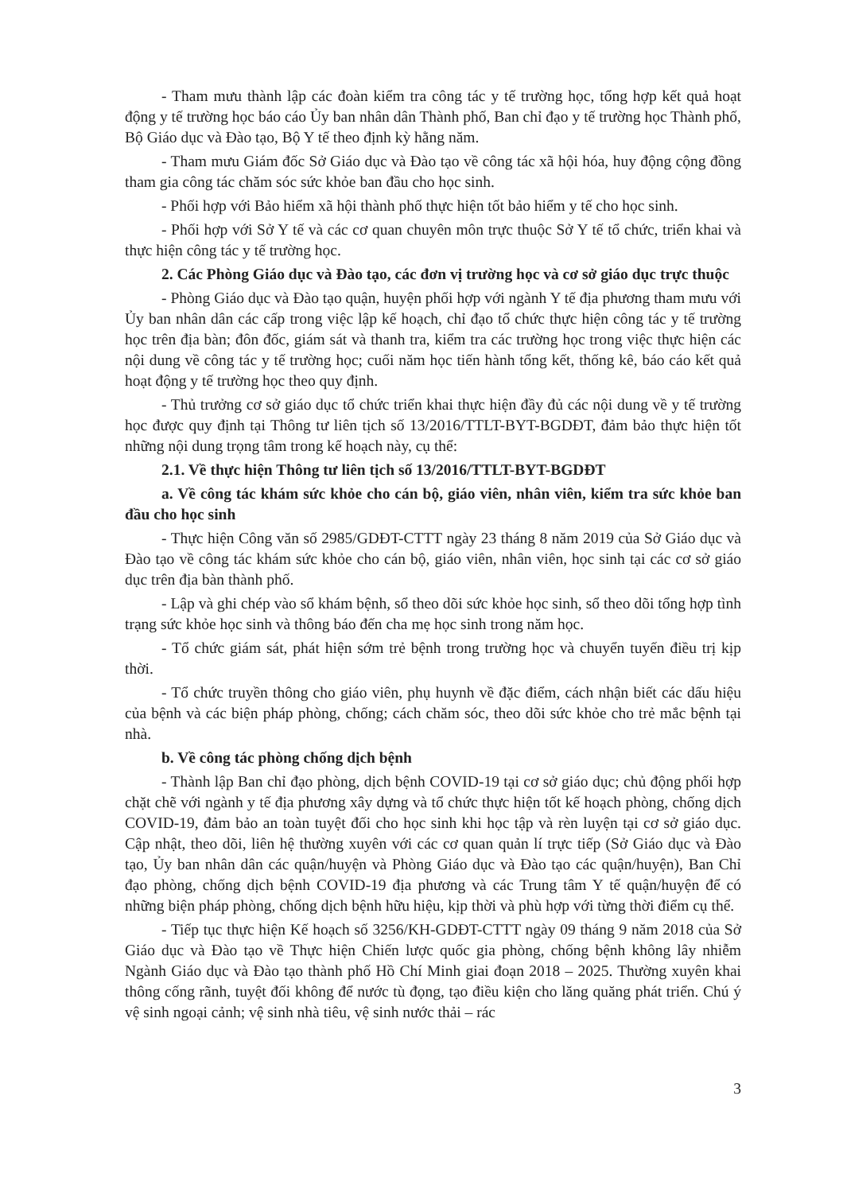- Tham mưu thành lập các đoàn kiểm tra công tác y tế trường học, tổng hợp kết quả hoạt động y tế trường học báo cáo Ủy ban nhân dân Thành phố, Ban chỉ đạo y tế trường học Thành phố, Bộ Giáo dục và Đào tạo, Bộ Y tế theo định kỳ hằng năm.
- Tham mưu Giám đốc Sở Giáo dục và Đào tạo về công tác xã hội hóa, huy động cộng đồng tham gia công tác chăm sóc sức khỏe ban đầu cho học sinh.
- Phối hợp với Bảo hiểm xã hội thành phố thực hiện tốt bảo hiểm y tế cho học sinh.
- Phối hợp với Sở Y tế và các cơ quan chuyên môn trực thuộc Sở Y tế tổ chức, triển khai và thực hiện công tác y tế trường học.
2. Các Phòng Giáo dục và Đào tạo, các đơn vị trường học và cơ sở giáo dục trực thuộc
- Phòng Giáo dục và Đào tạo quận, huyện phối hợp với ngành Y tế địa phương tham mưu với Ủy ban nhân dân các cấp trong việc lập kế hoạch, chỉ đạo tổ chức thực hiện công tác y tế trường học trên địa bàn; đôn đốc, giám sát và thanh tra, kiểm tra các trường học trong việc thực hiện các nội dung về công tác y tế trường học; cuối năm học tiến hành tổng kết, thống kê, báo cáo kết quả hoạt động y tế trường học theo quy định.
- Thủ trưởng cơ sở giáo dục tổ chức triển khai thực hiện đầy đủ các nội dung về y tế trường học được quy định tại Thông tư liên tịch số 13/2016/TTLT-BYT-BGDĐT, đảm bảo thực hiện tốt những nội dung trọng tâm trong kế hoạch này, cụ thể:
2.1. Về thực hiện Thông tư liên tịch số 13/2016/TTLT-BYT-BGDĐT
a. Về công tác khám sức khỏe cho cán bộ, giáo viên, nhân viên, kiểm tra sức khỏe ban đầu cho học sinh
- Thực hiện Công văn số 2985/GDĐT-CTTT ngày 23 tháng 8 năm 2019 của Sở Giáo dục và Đào tạo về công tác khám sức khỏe cho cán bộ, giáo viên, nhân viên, học sinh tại các cơ sở giáo dục trên địa bàn thành phố.
- Lập và ghi chép vào sổ khám bệnh, sổ theo dõi sức khỏe học sinh, sổ theo dõi tổng hợp tình trạng sức khỏe học sinh và thông báo đến cha mẹ học sinh trong năm học.
- Tổ chức giám sát, phát hiện sớm trẻ bệnh trong trường học và chuyển tuyến điều trị kịp thời.
- Tổ chức truyền thông cho giáo viên, phụ huynh về đặc điểm, cách nhận biết các dấu hiệu của bệnh và các biện pháp phòng, chống; cách chăm sóc, theo dõi sức khỏe cho trẻ mắc bệnh tại nhà.
b. Về công tác phòng chống dịch bệnh
- Thành lập Ban chỉ đạo phòng, dịch bệnh COVID-19 tại cơ sở giáo dục; chủ động phối hợp chặt chẽ với ngành y tế địa phương xây dựng và tổ chức thực hiện tốt kế hoạch phòng, chống dịch COVID-19, đảm bảo an toàn tuyệt đối cho học sinh khi học tập và rèn luyện tại cơ sở giáo dục. Cập nhật, theo dõi, liên hệ thường xuyên với các cơ quan quản lí trực tiếp (Sở Giáo dục và Đào tạo, Ủy ban nhân dân các quận/huyện và Phòng Giáo dục và Đào tạo các quận/huyện), Ban Chỉ đạo phòng, chống dịch bệnh COVID-19 địa phương và các Trung tâm Y tế quận/huyện để có những biện pháp phòng, chống dịch bệnh hữu hiệu, kịp thời và phù hợp với từng thời điểm cụ thể.
- Tiếp tục thực hiện Kế hoạch số 3256/KH-GDĐT-CTTT ngày 09 tháng 9 năm 2018 của Sở Giáo dục và Đào tạo về Thực hiện Chiến lược quốc gia phòng, chống bệnh không lây nhiễm Ngành Giáo dục và Đào tạo thành phố Hồ Chí Minh giai đoạn 2018 – 2025. Thường xuyên khai thông cống rãnh, tuyệt đối không để nước tù đọng, tạo điều kiện cho lăng quăng phát triển. Chú ý vệ sinh ngoại cảnh; vệ sinh nhà tiêu, vệ sinh nước thải – rác
3